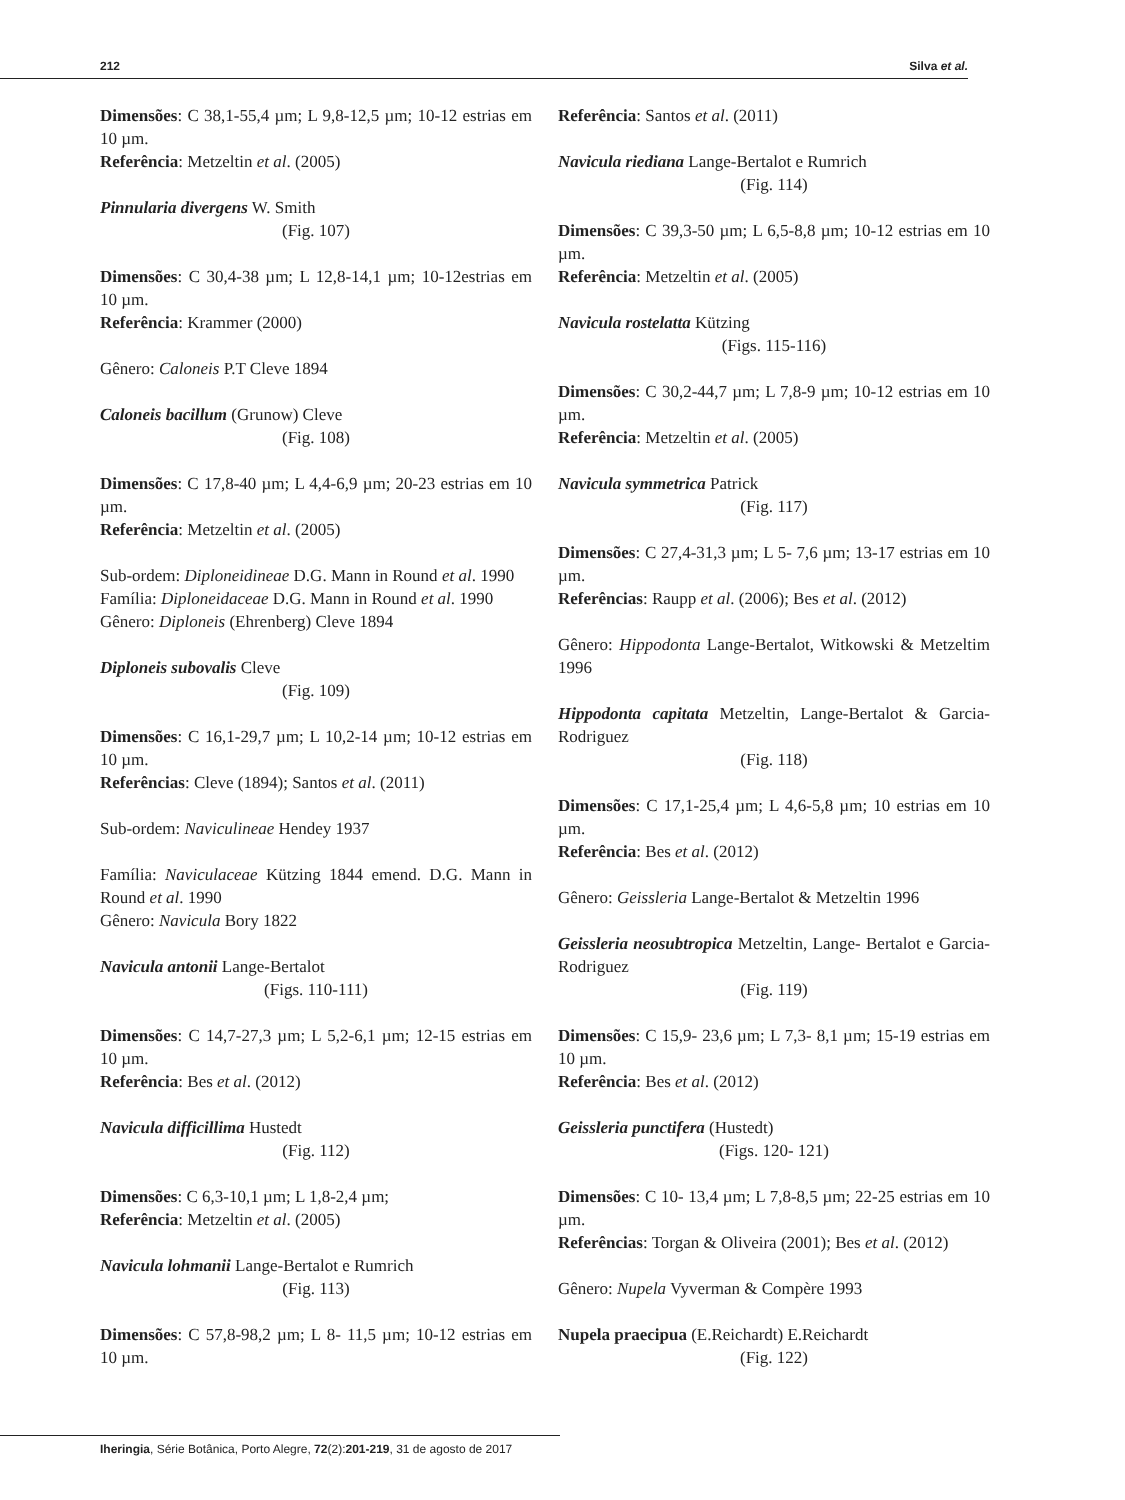212 Silva et al.
Dimensões: C 38,1-55,4 µm; L 9,8-12,5 µm; 10-12 estrias em 10 µm.
Referência: Metzeltin et al. (2005)
Pinnularia divergens W. Smith
(Fig. 107)
Dimensões: C 30,4-38 µm; L 12,8-14,1 µm; 10-12estrias em 10 µm.
Referência: Krammer (2000)
Gênero: Caloneis P.T Cleve 1894
Caloneis bacillum (Grunow) Cleve
(Fig. 108)
Dimensões: C 17,8-40 µm; L 4,4-6,9 µm; 20-23 estrias em 10 µm.
Referência: Metzeltin et al. (2005)
Sub-ordem: Diploneidineae D.G. Mann in Round et al. 1990
Família: Diploneidaceae D.G. Mann in Round et al. 1990
Gênero: Diploneis (Ehrenberg) Cleve 1894
Diploneis subovalis Cleve
(Fig. 109)
Dimensões: C 16,1-29,7 µm; L 10,2-14 µm; 10-12 estrias em 10 µm.
Referências: Cleve (1894); Santos et al. (2011)
Sub-ordem: Naviculineae Hendey 1937
Família: Naviculaceae Kützing 1844 emend. D.G. Mann in Round et al. 1990
Gênero: Navicula Bory 1822
Navicula antonii Lange-Bertalot
(Figs. 110-111)
Dimensões: C 14,7-27,3 µm; L 5,2-6,1 µm; 12-15 estrias em 10 µm.
Referência: Bes et al. (2012)
Navicula difficillima Hustedt
(Fig. 112)
Dimensões: C 6,3-10,1 µm; L 1,8-2,4 µm;
Referência: Metzeltin et al. (2005)
Navicula lohmanii Lange-Bertalot e Rumrich
(Fig. 113)
Dimensões: C 57,8-98,2 µm; L 8- 11,5 µm; 10-12 estrias em 10 µm.
Referência: Santos et al. (2011)
Navicula riediana Lange-Bertalot e Rumrich
(Fig. 114)
Dimensões: C 39,3-50 µm; L 6,5-8,8 µm; 10-12 estrias em 10 µm.
Referência: Metzeltin et al. (2005)
Navicula rostelatta Kützing
(Figs. 115-116)
Dimensões: C 30,2-44,7 µm; L 7,8-9 µm; 10-12 estrias em 10 µm.
Referência: Metzeltin et al. (2005)
Navicula symmetrica Patrick
(Fig. 117)
Dimensões: C 27,4-31,3 µm; L 5- 7,6 µm; 13-17 estrias em 10 µm.
Referências: Raupp et al. (2006); Bes et al. (2012)
Gênero: Hippodonta Lange-Bertalot, Witkowski & Metzeltim 1996
Hippodonta capitata Metzeltin, Lange-Bertalot & Garcia-Rodriguez
(Fig. 118)
Dimensões: C 17,1-25,4 µm; L 4,6-5,8 µm; 10 estrias em 10 µm.
Referência: Bes et al. (2012)
Gênero: Geissleria Lange-Bertalot & Metzeltin 1996
Geissleria neosubtropica Metzeltin, Lange- Bertalot e Garcia-Rodriguez
(Fig. 119)
Dimensões: C 15,9- 23,6 µm; L 7,3- 8,1 µm; 15-19 estrias em 10 µm.
Referência: Bes et al. (2012)
Geissleria punctifera (Hustedt)
(Figs. 120- 121)
Dimensões: C 10- 13,4 µm; L 7,8-8,5 µm; 22-25 estrias em 10 µm.
Referências: Torgan & Oliveira (2001); Bes et al. (2012)
Gênero: Nupela Vyverman & Compère 1993
Nupela praecipua (E.Reichardt) E.Reichardt
(Fig. 122)
Iheringia, Série Botânica, Porto Alegre, 72(2):201-219, 31 de agosto de 2017